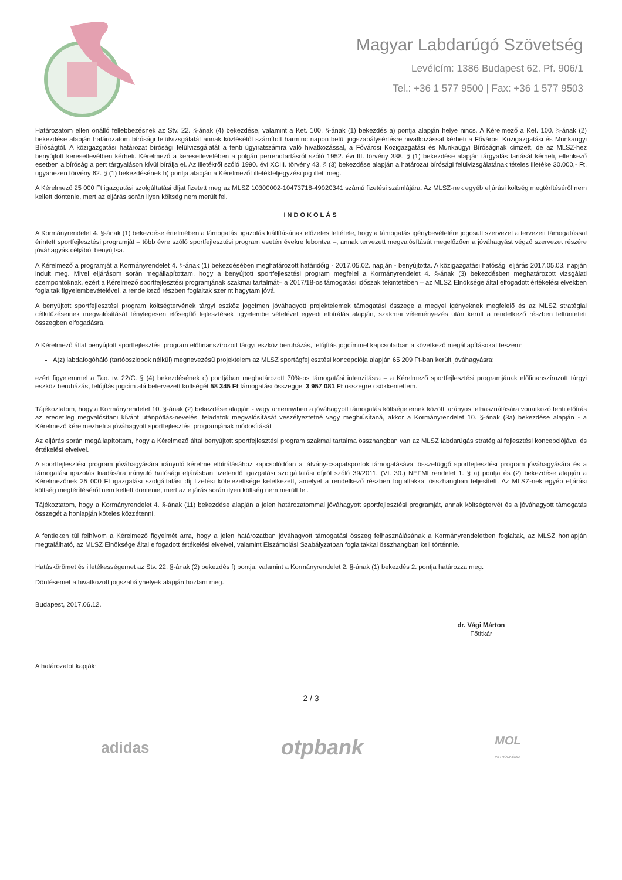Magyar Labdarúgó Szövetség
Levélcím: 1386 Budapest 62. Pf. 906/1
Tel.: +36 1 577 9500 | Fax: +36 1 577 9503
Határozatom ellen önálló fellebbezésnek az Stv. 22. §-ának (4) bekezdése, valamint a Ket. 100. §-ának (1) bekezdés a) pontja alapján helye nincs. A Kérelmező a Ket. 100. §-ának (2) bekezdése alapján határozatom bírósági felülvizsgálatát annak közlésétől számított harminc napon belül jogszabálysértésre hivatkozással kérheti a Fővárosi Közigazgatási és Munkaügyi Bíróságtól. A közigazgatási határozat bírósági felülvizsgálatát a fenti ügyiratszámra való hivatkozással, a Fővárosi Közigazgatási és Munkaügyi Bíróságnak címzett, de az MLSZ-hez benyújtott keresetlevélben kérheti. Kérelmező a keresetlevelében a polgári perrendtartásról szóló 1952. évi III. törvény 338. § (1) bekezdése alapján tárgyalás tartását kérheti, ellenkező esetben a bíróság a pert tárgyaláson kívül bírálja el. Az illetékről szóló 1990. évi XCIII. törvény 43. § (3) bekezdése alapján a határozat bírósági felülvizsgálatának tételes illetéke 30.000,- Ft, ugyanezen törvény 62. § (1) bekezdésének h) pontja alapján a Kérelmezőt illetékfeljegyzési jog illeti meg.
A Kérelmező 25 000 Ft igazgatási szolgáltatási díjat fizetett meg az MLSZ 10300002-10473718-49020341 számú fizetési számlájára. Az MLSZ-nek egyéb eljárási költség megtérítéséről nem kellett döntenie, mert az eljárás során ilyen költség nem merült fel.
INDOKOLÁS
A Kormányrendelet 4. §-ának (1) bekezdése értelmében a támogatási igazolás kiállításának előzetes feltétele, hogy a támogatás igénybevételére jogosult szervezet a tervezett támogatással érintett sportfejlesztési programját – több évre szóló sportfejlesztési program esetén évekre lebontva –, annak tervezett megvalósítását megelőzően a jóváhagyást végző szervezet részére jóváhagyás céljából benyújtsa.
A Kérelmező a programját a Kormányrendelet 4. §-ának (1) bekezdésében meghatározott határidőig - 2017.05.02. napján - benyújtotta. A közigazgatási hatósági eljárás 2017.05.03. napján indult meg. Mivel eljárásom során megállapítottam, hogy a benyújtott sportfejlesztési program megfelel a Kormányrendelet 4. §-ának (3) bekezdésben meghatározott vizsgálati szempontoknak, ezért a Kérelmező sportfejlesztési programjának szakmai tartalmát– a 2017/18-os támogatási időszak tekintetében – az MLSZ Elnöksége által elfogadott értékelési elvekben foglaltak figyelembevételével, a rendelkező részben foglaltak szerint hagytam jóvá.
A benyújtott sportfejlesztési program költségtervének tárgyi eszköz jogcímen jóváhagyott projektelemek támogatási összege a megyei igényeknek megfelelő és az MLSZ stratégiai célkitűzéseinek megvalósítását ténylegesen elősegítő fejlesztések figyelembe vételével egyedi elbírálás alapján, szakmai véleményezés után került a rendelkező részben feltüntetett összegben elfogadásra.
A Kérelmező által benyújtott sportfejlesztési program előfinanszírozott tárgyi eszköz beruházás, felújítás jogcímmel kapcsolatban a következő megállapításokat teszem:
A(z) labdafogóháló (tartóoszlopok nélkül) megnevezésű projektelem az MLSZ sportágfejlesztési koncepciója alapján 65 209 Ft-ban került jóváhagyásra;
ezért figyelemmel a Tao. tv. 22/C. § (4) bekezdésének c) pontjában meghatározott 70%-os támogatási intenzitásra – a Kérelmező sportfejlesztési programjának előfinanszírozott tárgyi eszköz beruházás, felújítás jogcím alá betervezett költségét 58 345 Ft támogatási összeggel 3 957 081 Ft összegre csökkentettem.
Tájékoztatom, hogy a Kormányrendelet 10. §-ának (2) bekezdése alapján - vagy amennyiben a jóváhagyott támogatás költségelemek közötti arányos felhasználására vonatkozó fenti előírás az eredetileg megvalósítani kívánt utánpótlás-nevelési feladatok megvalósítását veszélyeztetné vagy meghiúsítaná, akkor a Kormányrendelet 10. §-ának (3a) bekezdése alapján - a Kérelmező kérelmezheti a jóváhagyott sportfejlesztési programjának módosítását
Az eljárás során megállapítottam, hogy a Kérelmező által benyújtott sportfejlesztési program szakmai tartalma összhangban van az MLSZ labdarúgás stratégiai fejlesztési koncepciójával és értékelési elveivel.
A sportfejlesztési program jóváhagyására irányuló kérelme elbírálásához kapcsolódóan a látvány-csapatsportok támogatásával összefüggő sportfejlesztési program jóváhagyására és a támogatási igazolás kiadására irányuló hatósági eljárásban fizetendő igazgatási szolgáltatási díjról szóló 39/2011. (VI. 30.) NEFMI rendelet 1. § a) pontja és (2) bekezdése alapján a Kérelmezőnek 25 000 Ft igazgatási szolgáltatási díj fizetési kötelezettsége keletkezett, amelyet a rendelkező részben foglaltakkal összhangban teljesített. Az MLSZ-nek egyéb eljárási költség megtérítéséről nem kellett döntenie, mert az eljárás során ilyen költség nem merült fel.
Tájékoztatom, hogy a Kormányrendelet 4. §-ának (11) bekezdése alapján a jelen határozatommal jóváhagyott sportfejlesztési programját, annak költségtervét és a jóváhagyott támogatás összegét a honlapján köteles közzétenni.
A fentieken túl felhívom a Kérelmező figyelmét arra, hogy a jelen határozatban jóváhagyott támogatási összeg felhasználásának a Kormányrendeletben foglaltak, az MLSZ honlapján megtalálható, az MLSZ Elnöksége által elfogadott értékelési elveivel, valamint Elszámolási Szabályzatban foglaltakkal összhangban kell történnie.
Hatáskörömet és illetékességemet az Stv. 22. §-ának (2) bekezdés f) pontja, valamint a Kormányrendelet 2. §-ának (1) bekezdés 2. pontja határozza meg.
Döntésemet a hivatkozott jogszabályhelyek alapján hoztam meg.
Budapest, 2017.06.12.
dr. Vági Márton
Főtitkár
A határozatot kapják:
2 / 3
adidas otpbank MOL
PETROLKÉMIA